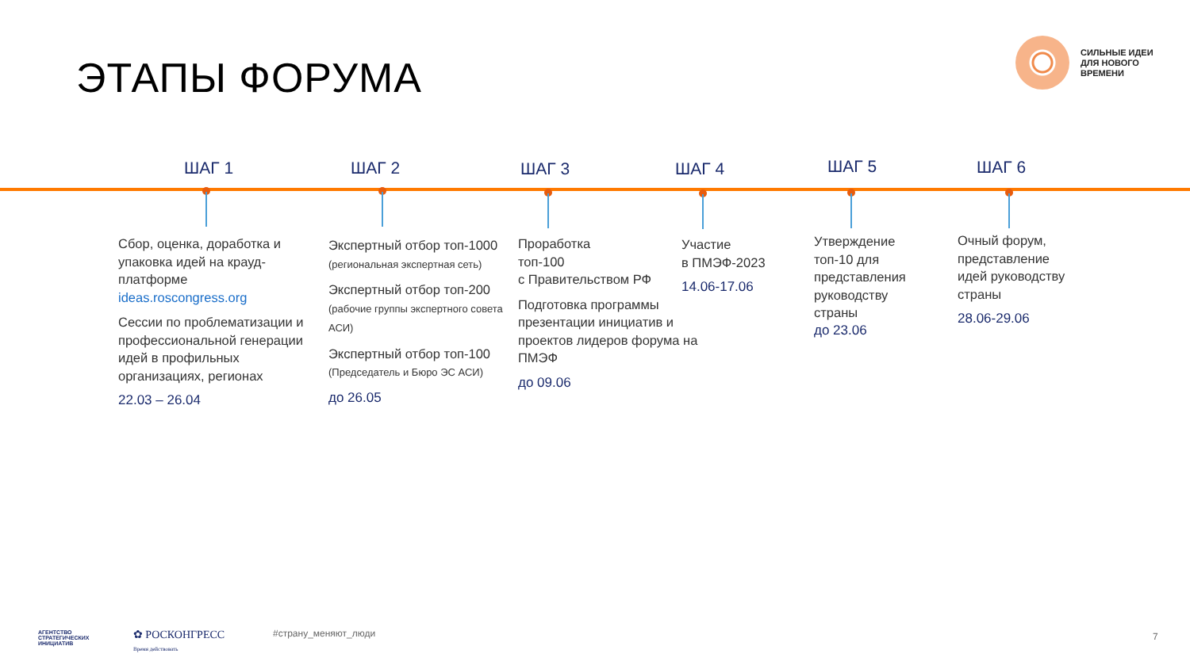ЭТАПЫ ФОРУМА
СИЛЬНЫЕ ИДЕИ
ДЛЯ НОВОГО
ВРЕМЕНИ
ШАГ 1 ШАГ 2 ШАГ 3 ШАГ 4 ШАГ 5 ШАГ 6
Сбор, оценка, доработка и упаковка идей на крауд-платформе ideas.roscongress.org
Сессии по проблематизации и профессиональной генерации идей в профильных организациях, регионах
22.03 – 26.04
Экспертный отбор топ-1000 (региональная экспертная сеть)
Экспертный отбор топ-200 (рабочие группы экспертного совета АСИ)
Экспертный отбор топ-100 (Председатель и Бюро ЭС АСИ)
до 26.05
Проработка
топ-100
с Правительством РФ
Подготовка программы презентации инициатив и проектов лидеров форума на ПМЭФ
до 09.06
Участие
в ПМЭФ-2023
14.06-17.06
Утверждение топ-10 для представления руководству страны
до 23.06
Очный форум, представление идей руководству страны
28.06-29.06
АГЕНТСТВО
СТРАТЕГИЧЕСКИХ
ИНИЦИАТИВ
✿ РОСКОНГРЕСС
Время действовать
#страну_меняют_люди 7